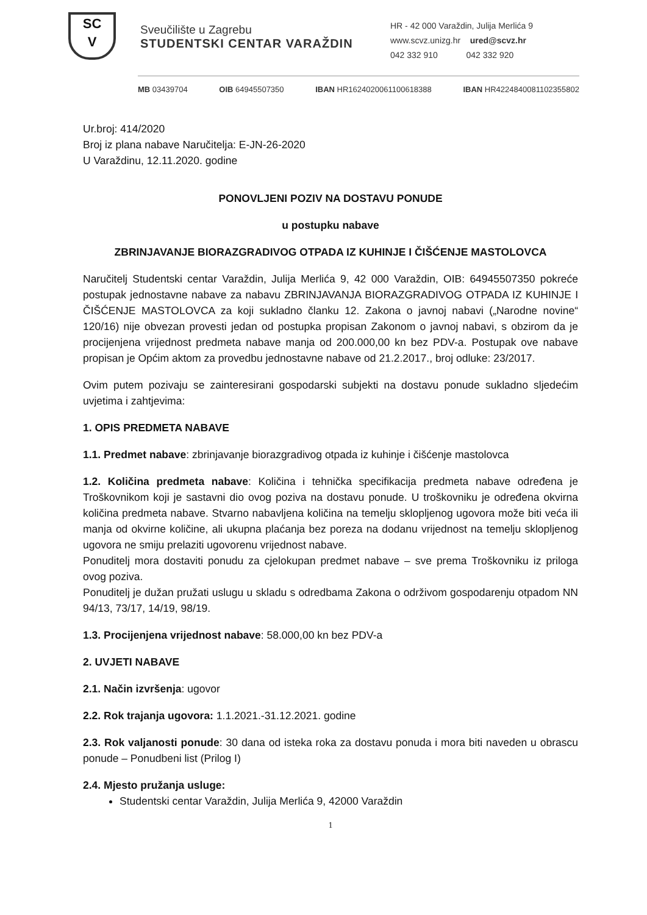SC
V
Sveučilište u Zagrebu
STUDENTSKI CENTAR VARAŽDIN
HR - 42 000 Varaždin, Julija Merlića 9
www.scvz.unizg.hr ured@scvz.hr
042 332 910 042 332 920
MB 03439704 OIB 64945507350 IBAN HR1624020061100618388 IBAN HR4224840081102355802
Ur.broj: 414/2020
Broj iz plana nabave Naručitelja: E-JN-26-2020
U Varaždinu, 12.11.2020. godine
PONOVLJENI POZIV NA DOSTAVU PONUDE
u postupku nabave
ZBRINJAVANJE BIORAZGRADIVOG OTPADA IZ KUHINJE I ČIŠĆENJE MASTOLOVCA
Naručitelj Studentski centar Varaždin, Julija Merlića 9, 42 000 Varaždin, OIB: 64945507350 pokreće postupak jednostavne nabave za nabavu ZBRINJAVANJA BIORAZGRADIVOG OTPADA IZ KUHINJE I ČIŠĆENJE MASTOLOVCA za koji sukladno članku 12. Zakona o javnoj nabavi („Narodne novine“ 120/16) nije obvezan provesti jedan od postupka propisan Zakonom o javnoj nabavi, s obzirom da je procijenjena vrijednost predmeta nabave manja od 200.000,00 kn bez PDV-a. Postupak ove nabave propisan je Općim aktom za provedbu jednostavne nabave od 21.2.2017., broj odluke: 23/2017.
Ovim putem pozivaju se zainteresirani gospodarski subjekti na dostavu ponude sukladno sljedećim uvjetima i zahtjevima:
1. OPIS PREDMETA NABAVE
1.1. Predmet nabave: zbrinjavanje biorazgradivog otpada iz kuhinje i čišćenje mastolovca
1.2. Količina predmeta nabave: Količina i tehnička specifikacija predmeta nabave određena je Troškovnikom koji je sastavni dio ovog poziva na dostavu ponude. U troškovniku je određena okvirna količina predmeta nabave. Stvarno nabavljena količina na temelju sklopljenog ugovora može biti veća ili manja od okvirne količine, ali ukupna plaćanja bez poreza na dodanu vrijednost na temelju sklopljenog ugovora ne smiju prelaziti ugovorenu vrijednost nabave.
Ponuditelj mora dostaviti ponudu za cjelokupan predmet nabave – sve prema Troškovniku iz priloga ovog poziva.
Ponuditelj je dužan pružati uslugu u skladu s odredbama Zakona o održivom gospodarenju otpadom NN 94/13, 73/17, 14/19, 98/19.
1.3. Procijenjena vrijednost nabave: 58.000,00 kn bez PDV-a
2. UVJETI NABAVE
2.1. Način izvršenja: ugovor
2.2. Rok trajanja ugovora: 1.1.2021.-31.12.2021. godine
2.3. Rok valjanosti ponude: 30 dana od isteka roka za dostavu ponuda i mora biti naveden u obrascu ponude – Ponudbeni list (Prilog I)
2.4. Mjesto pružanja usluge:
Studentski centar Varaždin, Julija Merlića 9, 42000 Varaždin
1